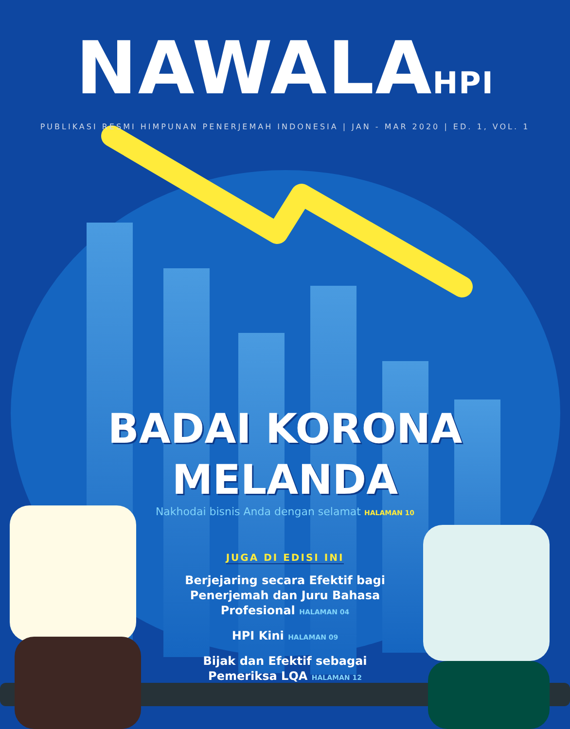NAWALAHPI
PUBLIKASI RESMI HIMPUNAN PENERJEMAH INDONESIA | JAN - MAR 2020 | ED. 1, VOL. 1
BADAI KORONA
MELANDA
Nakhodai bisnis Anda dengan selamat HALAMAN 10
JUGA DI EDISI INI
Berjejaring secara Efektif bagi
Penerjemah dan Juru Bahasa
Profesional HALAMAN 04
HPI Kini HALAMAN 09
Bijak dan Efektif sebagai
Pemeriksa LQA HALAMAN 12